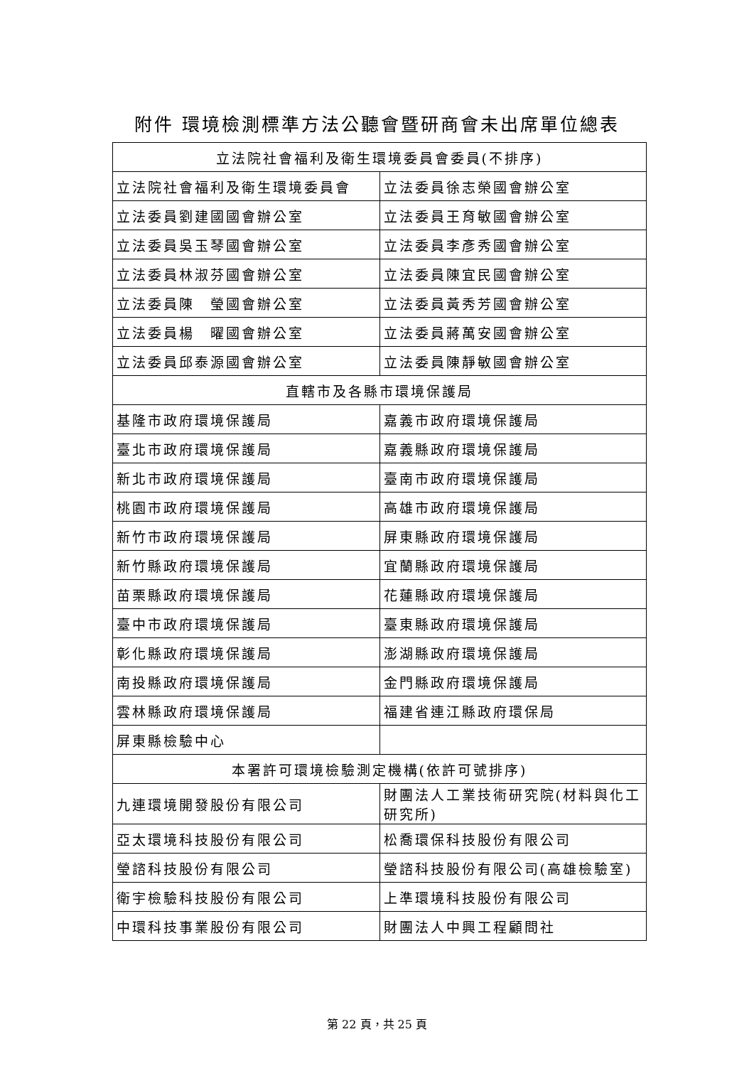附件 環境檢測標準方法公聽會暨研商會未出席單位總表
| 立法院社會福利及衛生環境委員會委員(不排序) | |
| 立法院社會福利及衛生環境委員會 | 立法委員徐志榮國會辦公室 |
| 立法委員劉建國國會辦公室 | 立法委員王育敏國會辦公室 |
| 立法委員吳玉琴國會辦公室 | 立法委員李彥秀國會辦公室 |
| 立法委員林淑芬國會辦公室 | 立法委員陳宜民國會辦公室 |
| 立法委員陳 瑩國會辦公室 | 立法委員黃秀芳國會辦公室 |
| 立法委員楊 曜國會辦公室 | 立法委員蔣萬安國會辦公室 |
| 立法委員邱泰源國會辦公室 | 立法委員陳靜敏國會辦公室 |
| 直轄市及各縣市環境保護局 | |
| 基隆市政府環境保護局 | 嘉義市政府環境保護局 |
| 臺北市政府環境保護局 | 嘉義縣政府環境保護局 |
| 新北市政府環境保護局 | 臺南市政府環境保護局 |
| 桃園市政府環境保護局 | 高雄市政府環境保護局 |
| 新竹市政府環境保護局 | 屏東縣政府環境保護局 |
| 新竹縣政府環境保護局 | 宜蘭縣政府環境保護局 |
| 苗栗縣政府環境保護局 | 花蓮縣政府環境保護局 |
| 臺中市政府環境保護局 | 臺東縣政府環境保護局 |
| 彰化縣政府環境保護局 | 澎湖縣政府環境保護局 |
| 南投縣政府環境保護局 | 金門縣政府環境保護局 |
| 雲林縣政府環境保護局 | 福建省連江縣政府環保局 |
| 屏東縣檢驗中心 | |
| 本署許可環境檢驗測定機構(依許可號排序) | |
| 九連環境開發股份有限公司 | 財團法人工業技術研究院(材料與化工研究所) |
| 亞太環境科技股份有限公司 | 松喬環保科技股份有限公司 |
| 瑩諮科技股份有限公司 | 瑩諮科技股份有限公司(高雄檢驗室) |
| 衛宇檢驗科技股份有限公司 | 上準環境科技股份有限公司 |
| 中環科技事業股份有限公司 | 財團法人中興工程顧問社 |
第 22 頁，共 25 頁